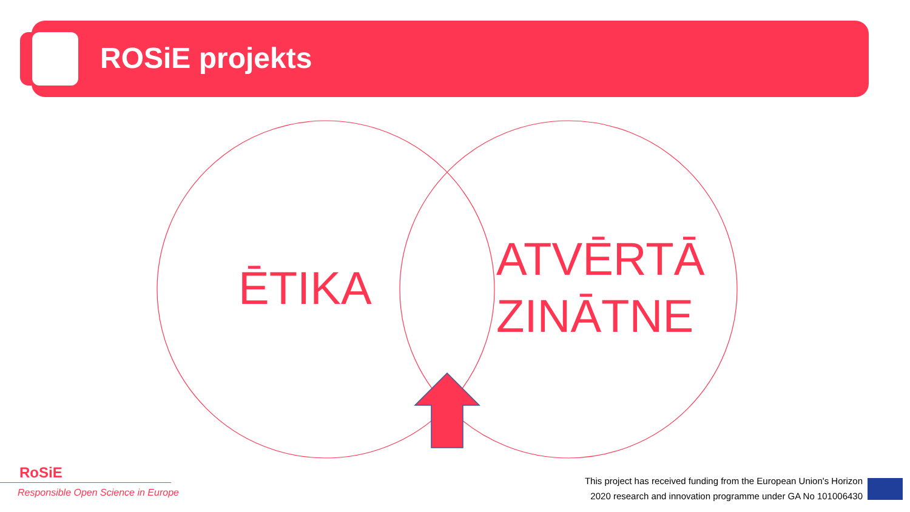ROSiE projekts
ĒTIKA
ATVĒRTĀ
ZINĀTNE
RoSiE
Responsible Open Science in Europe
This project has received funding from the European Union's Horizon
2020 research and innovation programme under GA No 101006430